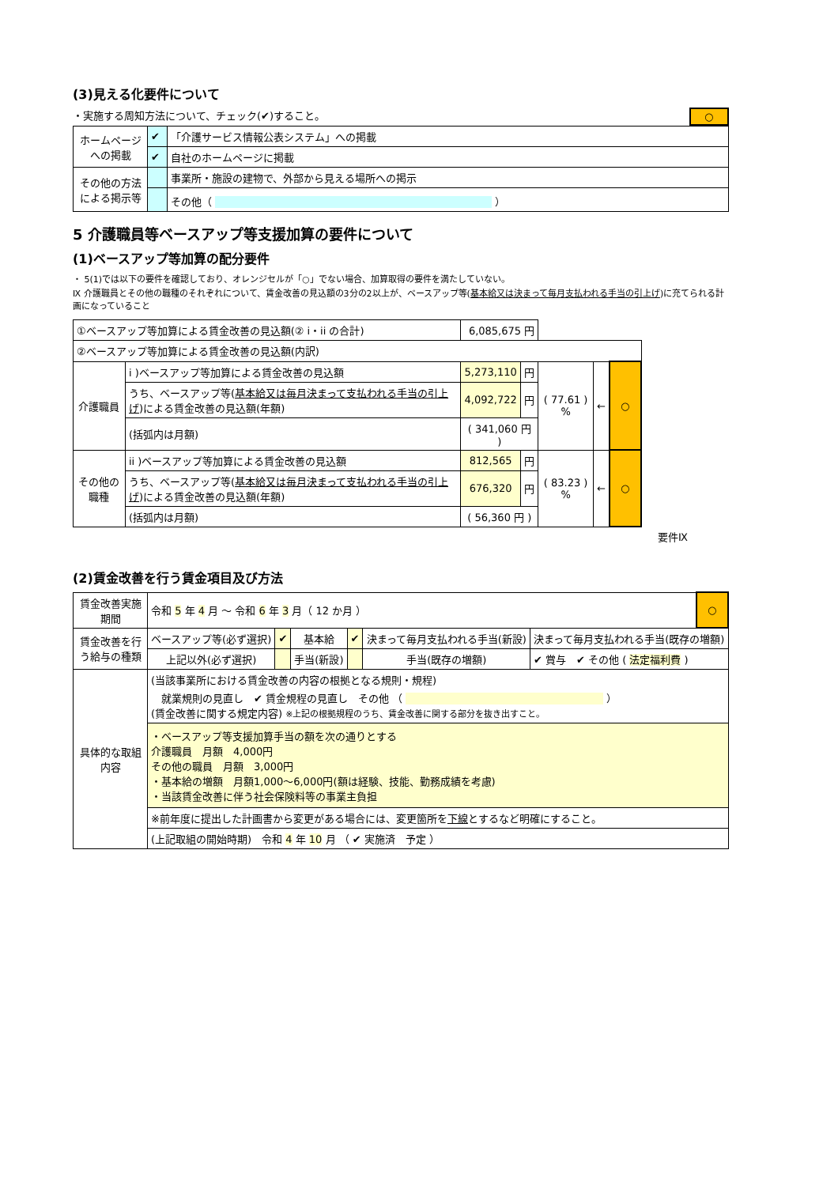(3)見える化要件について
・実施する周知方法について、チェック(✔)すること。 ○
| ホームページへの掲載 | ✔ | 「介護サービス情報公表システム」への掲載 |
| | ✔ | 自社のホームページに掲載 |
| その他の方法による掲示等 | | 事業所・施設の建物で、外部から見える場所への掲示 |
| | | その他（ ） |
5 介護職員等ベースアップ等支援加算の要件について
(1)ベースアップ等加算の配分要件
・ 5(1)では以下の要件を確認しており、オレンジセルが「○」でない場合、加算取得の要件を満たしていない。
Ⅸ 介護職員とその他の職種のそれぞれについて、賃金改善の見込額の3分の2以上が、ベースアップ等(基本給又は決まって毎月支払われる手当の引上げ)に充てられる計画になっていること
| ①ベースアップ等加算による賃金改善の見込額(② i・ii の合計) | | 6,085,675 円 | | | | |
| ②ベースアップ等加算による賃金改善の見込額(内訳) | | | | | | |
| 介護職員 | i )ベースアップ等加算による賃金改善の見込額 | 5,273,110 | 円 | ( 77.61 ) % | ← | ○ |
| | うち、ベースアップ等( 基本給又は毎月決まって支払われる手当の引上げ )による賃金改善の見込額(年額) | 4,092,722 | 円 | | | |
| | (括弧内は月額) | ( 341,060 円 ) | | | | |
| その他の職種 | ii )ベースアップ等加算による賃金改善の見込額 | 812,565 | 円 | ( 83.23 ) % | ← | ○ |
| | うち、ベースアップ等( 基本給又は毎月決まって支払われる手当の引上げ )による賃金改善の見込額(年額) | 676,320 | 円 | | | |
| | (括弧内は月額) | ( 56,360 円 ) | | | | |
要件Ⅸ
(2)賃金改善を行う賃金項目及び方法
| 賃金改善実施期間 | 令和 5 年 4 月 ～ 令和 6 年 3 月（ 12 か月 ） | | | | | | ○ |
| 賃金改善を行う給与の種類 | ベースアップ等(必ず選択) | ✔ | 基本給 | ✔ | 決まって毎月支払われる手当(新設) | 決まって毎月支払われる手当(既存の増額) | |
| | 上記以外(必ず選択) | | 手当(新設) | | 手当(既存の増額) | ✔ 賞与 ✔ その他 ( 法定福利費 ) | |
| 具体的な取組内容 | (当該事業所における賃金改善の内容の根拠となる規則・規程) 就業規則の見直し ✔ 賃金規程の見直し その他 （ ） (賃金改善に関する規定内容) ※上記の根拠規程のうち、賃金改善に関する部分を抜き出すこと。 | | | | | | |
| | ・ベースアップ等支援加算手当の額を次の通りとする 介護職員 月額 4,000円 その他の職員 月額 3,000円 ・基本給の増額 月額1,000～6,000円(額は経験、技能、勤務成績を考慮) ・当該賃金改善に伴う社会保険料等の事業主負担 | | | | | | |
| | ※前年度に提出した計画書から変更がある場合には、変更箇所を 下線 とするなど明確にすること。 | | | | | | |
| | (上記取組の開始時期) 令和 4 年 10 月 （ ✔ 実施済 予定 ） | | | | | | |